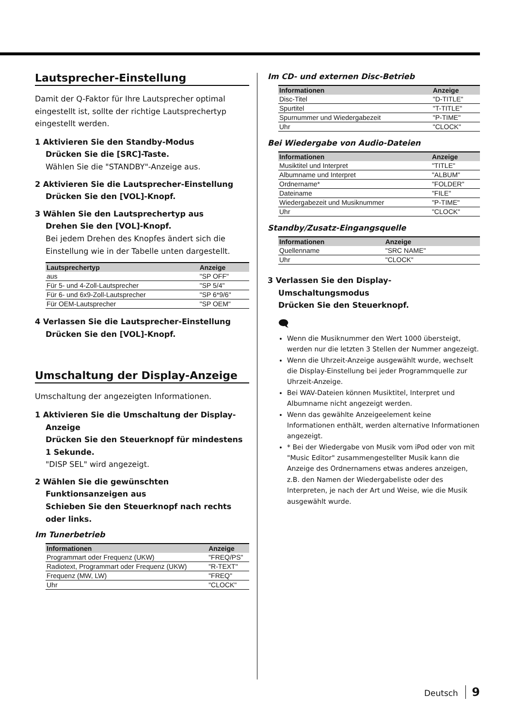Lautsprecher-Einstellung
Damit der Q-Faktor für Ihre Lautsprecher optimal eingestellt ist, sollte der richtige Lautsprechertyp eingestellt werden.
1 Aktivieren Sie den Standby-Modus
Drücken Sie die [SRC]-Taste.
Wählen Sie die "STANDBY"-Anzeige aus.
2 Aktivieren Sie die Lautsprecher-Einstellung
Drücken Sie den [VOL]-Knopf.
3 Wählen Sie den Lautsprechertyp aus
Drehen Sie den [VOL]-Knopf.
Bei jedem Drehen des Knopfes ändert sich die Einstellung wie in der Tabelle unten dargestellt.
| Lautsprechertyp | Anzeige |
| --- | --- |
| aus | "SP OFF" |
| Für 5- und 4-Zoll-Lautsprecher | "SP 5/4" |
| Für 6- und 6x9-Zoll-Lautsprecher | "SP 6*9/6" |
| Für OEM-Lautsprecher | "SP OEM" |
4 Verlassen Sie die Lautsprecher-Einstellung
Drücken Sie den [VOL]-Knopf.
Umschaltung der Display-Anzeige
Umschaltung der angezeigten Informationen.
1 Aktivieren Sie die Umschaltung der Display-Anzeige
Drücken Sie den Steuerknopf für mindestens 1 Sekunde.
"DISP SEL" wird angezeigt.
2 Wählen Sie die gewünschten Funktionsanzeigen aus
Schieben Sie den Steuerknopf nach rechts oder links.
Im Tunerbetrieb
| Informationen | Anzeige |
| --- | --- |
| Programmart oder Frequenz (UKW) | "FREQ/PS" |
| Radiotext, Programmart oder Frequenz (UKW) | "R-TEXT" |
| Frequenz (MW, LW) | "FREQ" |
| Uhr | "CLOCK" |
Im CD- und externen Disc-Betrieb
| Informationen | Anzeige |
| --- | --- |
| Disc-Titel | "D-TITLE" |
| Spurtitel | "T-TITLE" |
| Spurnummer und Wiedergabezeit | "P-TIME" |
| Uhr | "CLOCK" |
Bei Wiedergabe von Audio-Dateien
| Informationen | Anzeige |
| --- | --- |
| Musiktitel und Interpret | "TITLE" |
| Albumname und Interpret | "ALBUM" |
| Ordnername* | "FOLDER" |
| Dateiname | "FILE" |
| Wiedergabezeit und Musiknummer | "P-TIME" |
| Uhr | "CLOCK" |
Standby/Zusatz-Eingangsquelle
| Informationen | Anzeige |
| --- | --- |
| Quellenname | "SRC NAME" |
| Uhr | "CLOCK" |
3 Verlassen Sie den Display-Umschaltungsmodus
Drücken Sie den Steuerknopf.
🗨
Wenn die Musiknummer den Wert 1000 übersteigt, werden nur die letzten 3 Stellen der Nummer angezeigt.
Wenn die Uhrzeit-Anzeige ausgewählt wurde, wechselt die Display-Einstellung bei jeder Programmquelle zur Uhrzeit-Anzeige.
Bei WAV-Dateien können Musiktitel, Interpret und Albumname nicht angezeigt werden.
Wenn das gewählte Anzeigeelement keine Informationen enthält, werden alternative Informationen angezeigt.
* Bei der Wiedergabe von Musik vom iPod oder von mit "Music Editor" zusammengestellter Musik kann die Anzeige des Ordnernamens etwas anderes anzeigen, z.B. den Namen der Wiedergabeliste oder des Interpreten, je nach der Art und Weise, wie die Musik ausgewählt wurde.
Deutsch 9